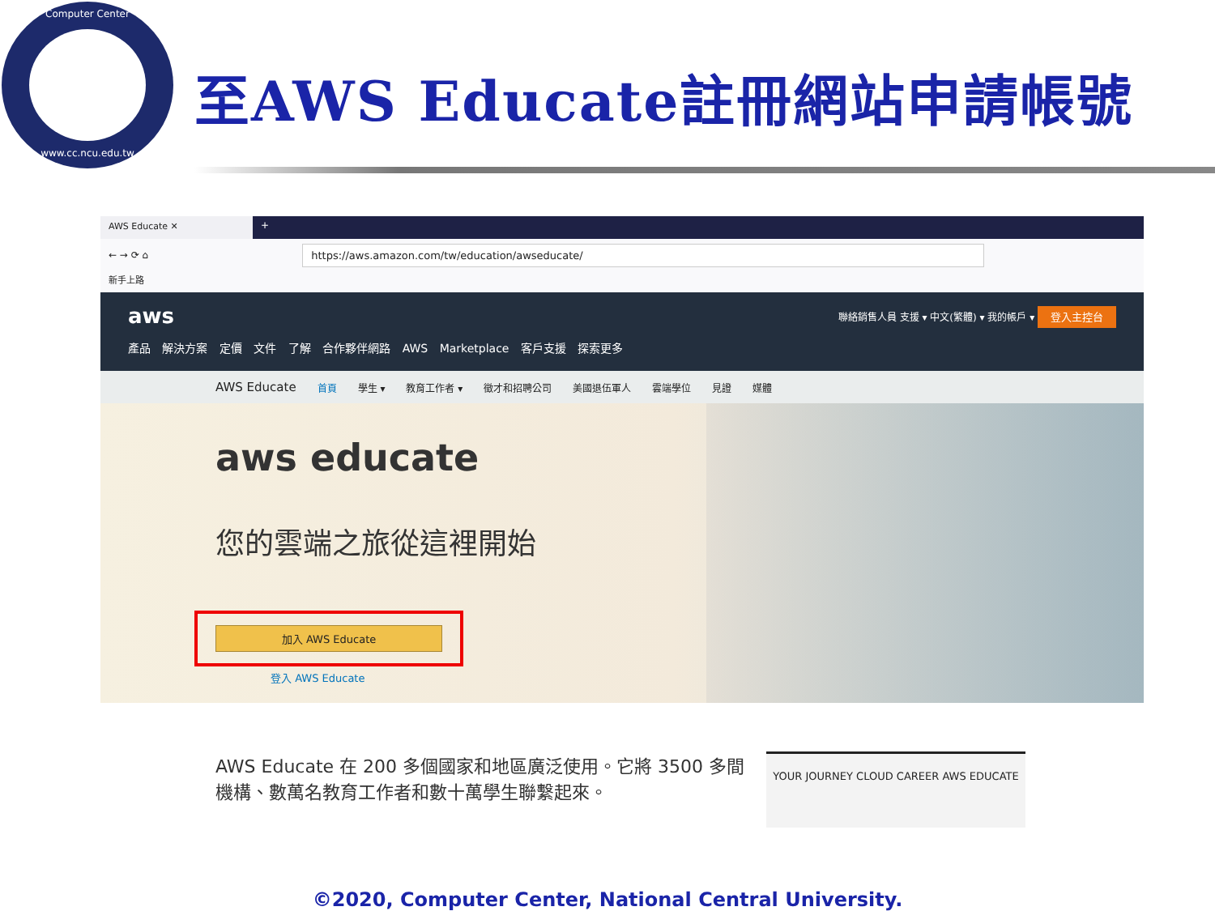Computer Center
www.cc.ncu.edu.tw
至AWS Educate註冊網站申請帳號
AWS Educate ✕ +
← → ⟳ ⌂
https://aws.amazon.com/tw/education/awseducate/
新手上路
aws 聯絡銷售人員 支援 ▾ 中文(繁體) ▾ 我的帳戶 ▾ 登入主控台
產品 解決方案 定價 文件 了解 合作夥伴網路 AWS Marketplace 客戶支援 探索更多
AWS Educate 首頁 學生 ▾ 教育工作者 ▾ 徵才和招聘公司 美國退伍軍人 雲端學位 見證 媒體
aws educate
您的雲端之旅從這裡開始
加入 AWS Educate
登入 AWS Educate
AWS Educate 在 200 多個國家和地區廣泛使用。它將 3500 多間機構、數萬名教育工作者和數十萬學生聯繫起來。
YOUR JOURNEY CLOUD CAREER AWS EDUCATE
©2020, Computer Center, National Central University.